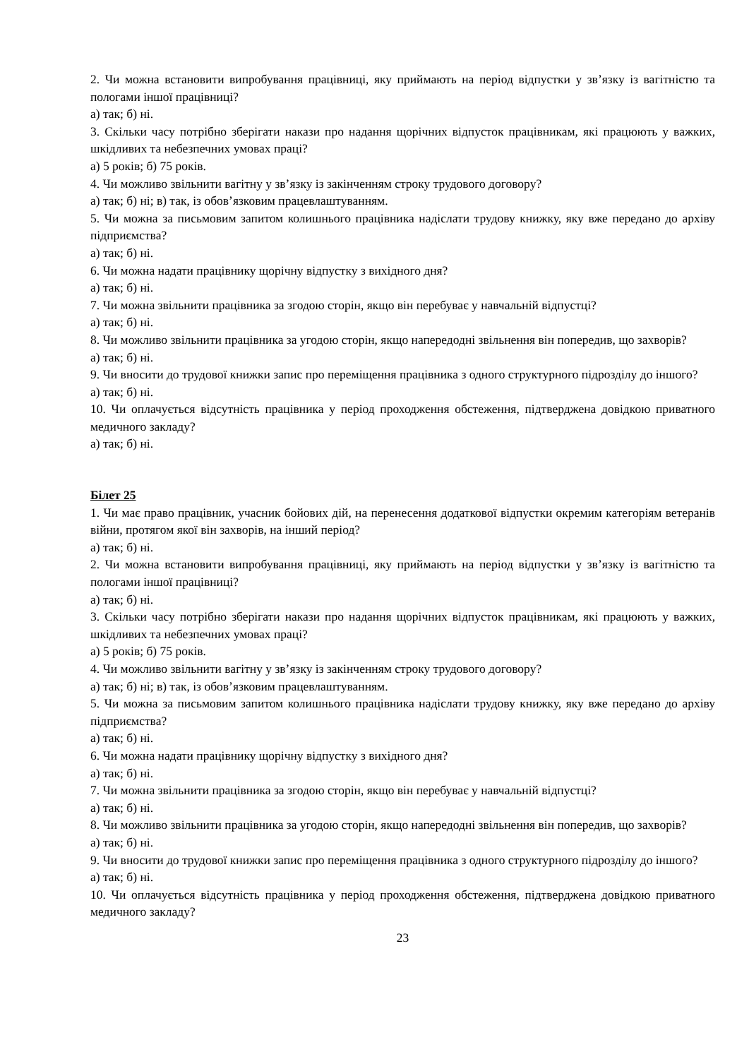2. Чи можна встановити випробування працівниці, яку приймають на період відпустки у зв’язку із вагітністю та пологами іншої працівниці?
а) так; б) ні.
3. Скільки часу потрібно зберігати накази про надання щорічних відпусток працівникам, які працюють у важких, шкідливих та небезпечних умовах праці?
а) 5 років; б) 75 років.
4. Чи можливо звільнити вагітну у зв’язку із закінченням строку трудового договору?
а) так; б) ні; в) так, із обов’язковим працевлаштуванням.
5. Чи можна за письмовим запитом колишнього працівника надіслати трудову книжку, яку вже передано до архіву підприємства?
а) так; б) ні.
6. Чи можна надати працівнику щорічну відпустку з вихідного дня?
а) так; б) ні.
7. Чи можна звільнити працівника за згодою сторін, якщо він перебуває у навчальній відпустці?
а) так; б) ні.
8. Чи можливо звільнити працівника за угодою сторін, якщо напередодні звільнення він попередив, що захворів?
а) так; б) ні.
9. Чи вносити до трудової книжки запис про переміщення працівника з одного структурного підрозділу до іншого?
а) так; б) ні.
10. Чи оплачується відсутність працівника у період проходження обстеження, підтверджена довідкою приватного медичного закладу?
а) так; б) ні.
Білет 25
1. Чи має право працівник, учасник бойових дій, на перенесення додаткової відпустки окремим категоріям ветеранів війни, протягом якої він захворів, на інший період?
а) так; б) ні.
2. Чи можна встановити випробування працівниці, яку приймають на період відпустки у зв’язку із вагітністю та пологами іншої працівниці?
а) так; б) ні.
3. Скільки часу потрібно зберігати накази про надання щорічних відпусток працівникам, які працюють у важких, шкідливих та небезпечних умовах праці?
а) 5 років; б) 75 років.
4. Чи можливо звільнити вагітну у зв’язку із закінченням строку трудового договору?
а) так; б) ні; в) так, із обов’язковим працевлаштуванням.
5. Чи можна за письмовим запитом колишнього працівника надіслати трудову книжку, яку вже передано до архіву підприємства?
а) так; б) ні.
6. Чи можна надати працівнику щорічну відпустку з вихідного дня?
а) так; б) ні.
7. Чи можна звільнити працівника за згодою сторін, якщо він перебуває у навчальній відпустці?
а) так; б) ні.
8. Чи можливо звільнити працівника за угодою сторін, якщо напередодні звільнення він попередив, що захворів?
а) так; б) ні.
9. Чи вносити до трудової книжки запис про переміщення працівника з одного структурного підрозділу до іншого?
а) так; б) ні.
10. Чи оплачується відсутність працівника у період проходження обстеження, підтверджена довідкою приватного медичного закладу?
23